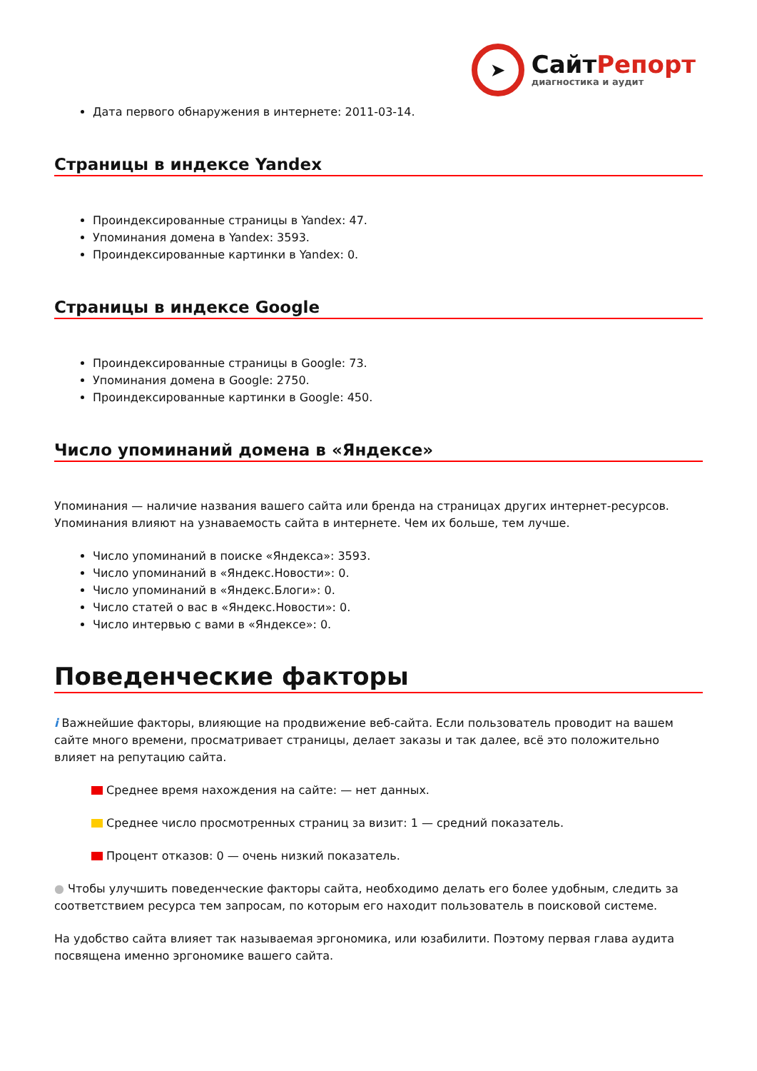➤
СайтРепорт
диагностика и аудит
Дата первого обнаружения в интернете: 2011-03-14.
Страницы в индексе Yandex
Проиндексированные страницы в Yandex: 47.
Упоминания домена в Yandex: 3593.
Проиндексированные картинки в Yandex: 0.
Страницы в индексе Google
Проиндексированные страницы в Google: 73.
Упоминания домена в Google: 2750.
Проиндексированные картинки в Google: 450.
Число упоминаний домена в «Яндексе»
Упоминания — наличие названия вашего сайта или бренда на страницах других интернет-ресурсов. Упоминания влияют на узнаваемость сайта в интернете. Чем их больше, тем лучше.
Число упоминаний в поиске «Яндекса»: 3593.
Число упоминаний в «Яндекс.Новости»: 0.
Число упоминаний в «Яндекс.Блоги»: 0.
Число статей о вас в «Яндекс.Новости»: 0.
Число интервью с вами в «Яндексе»: 0.
Поведенческие факторы
i Важнейшие факторы, влияющие на продвижение веб-сайта. Если пользователь проводит на вашем сайте много времени, просматривает страницы, делает заказы и так далее, всё это положительно влияет на репутацию сайта.
Среднее время нахождения на сайте: — нет данных.
Среднее число просмотренных страниц за визит: 1 — средний показатель.
Процент отказов: 0 — очень низкий показатель.
● Чтобы улучшить поведенческие факторы сайта, необходимо делать его более удобным, следить за соответствием ресурса тем запросам, по которым его находит пользователь в поисковой системе.
На удобство сайта влияет так называемая эргономика, или юзабилити. Поэтому первая глава аудита посвящена именно эргономике вашего сайта.